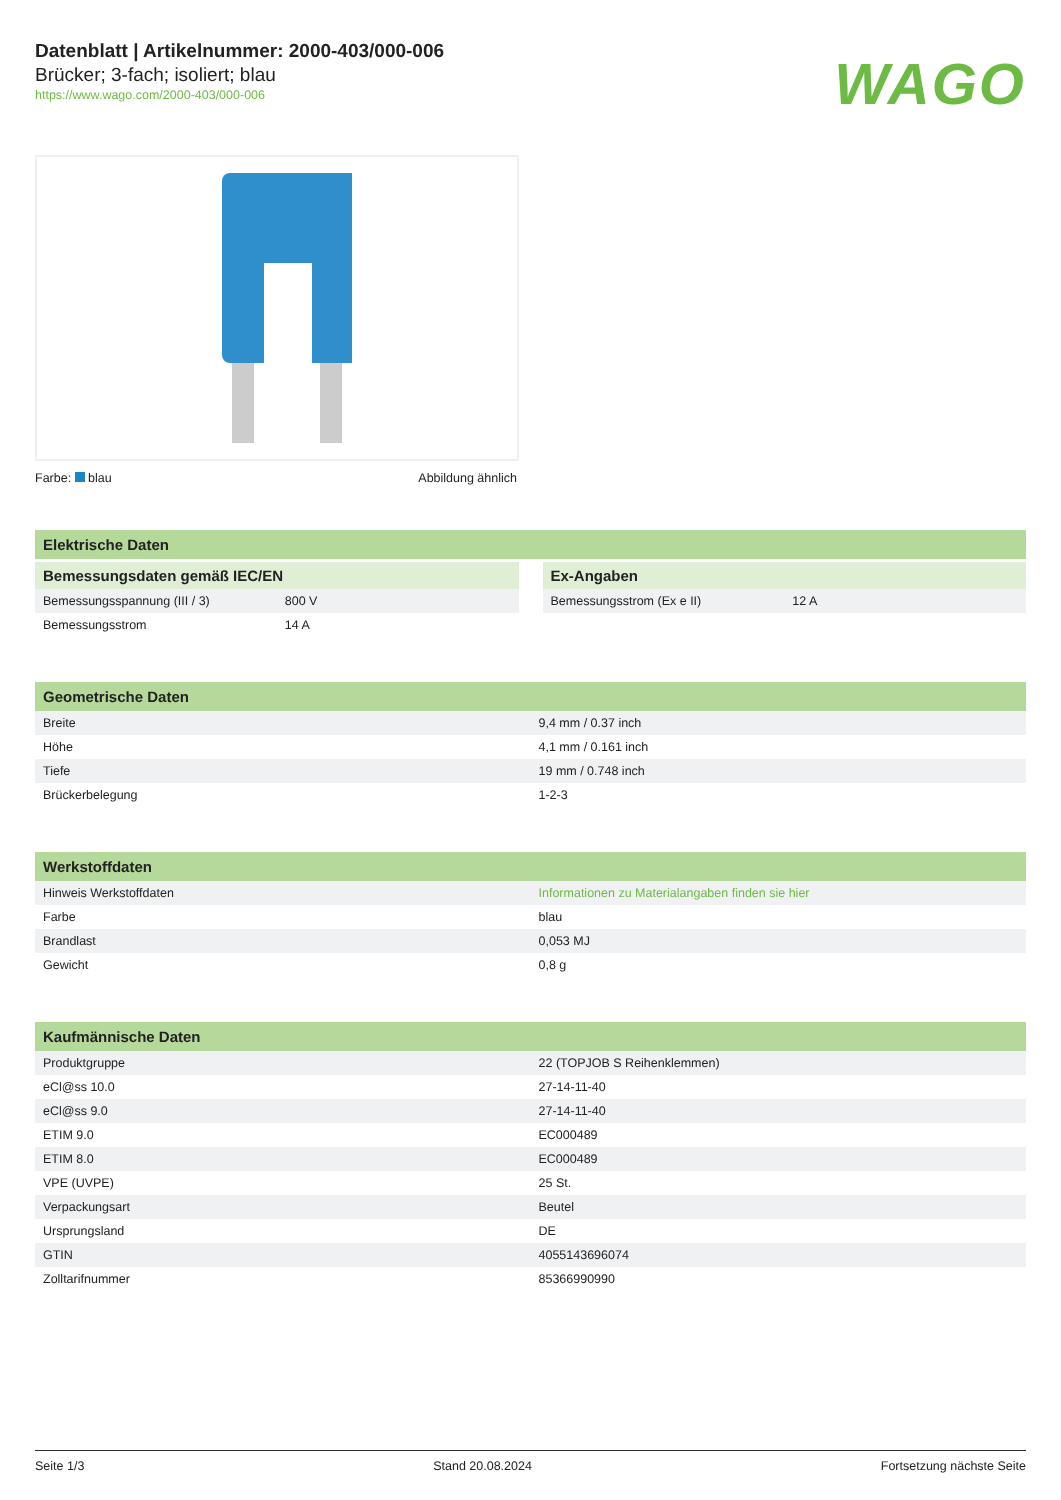Datenblatt | Artikelnummer: 2000-403/000-006
Brücker; 3-fach; isoliert; blau
https://www.wago.com/2000-403/000-006
WAGO
Farbe: blau Abbildung ähnlich
Elektrische Daten
| Bemessungsdaten gemäß IEC/EN | |
| --- | --- |
| Bemessungsspannung (III / 3) | 800 V |
| Bemessungsstrom | 14 A |
| Ex-Angaben | |
| --- | --- |
| Bemessungsstrom (Ex e II) | 12 A |
| Geometrische Daten | |
| --- | --- |
| Breite | 9,4 mm / 0.37 inch |
| Höhe | 4,1 mm / 0.161 inch |
| Tiefe | 19 mm / 0.748 inch |
| Brückerbelegung | 1-2-3 |
| Werkstoffdaten | |
| --- | --- |
| Hinweis Werkstoffdaten | Informationen zu Materialangaben finden sie hier |
| Farbe | blau |
| Brandlast | 0,053 MJ |
| Gewicht | 0,8 g |
| Kaufmännische Daten | |
| --- | --- |
| Produktgruppe | 22 (TOPJOB S Reihenklemmen) |
| eCl@ss 10.0 | 27-14-11-40 |
| eCl@ss 9.0 | 27-14-11-40 |
| ETIM 9.0 | EC000489 |
| ETIM 8.0 | EC000489 |
| VPE (UVPE) | 25 St. |
| Verpackungsart | Beutel |
| Ursprungsland | DE |
| GTIN | 4055143696074 |
| Zolltarifnummer | 85366990990 |
Seite 1/3 Stand 20.08.2024 Fortsetzung nächste Seite